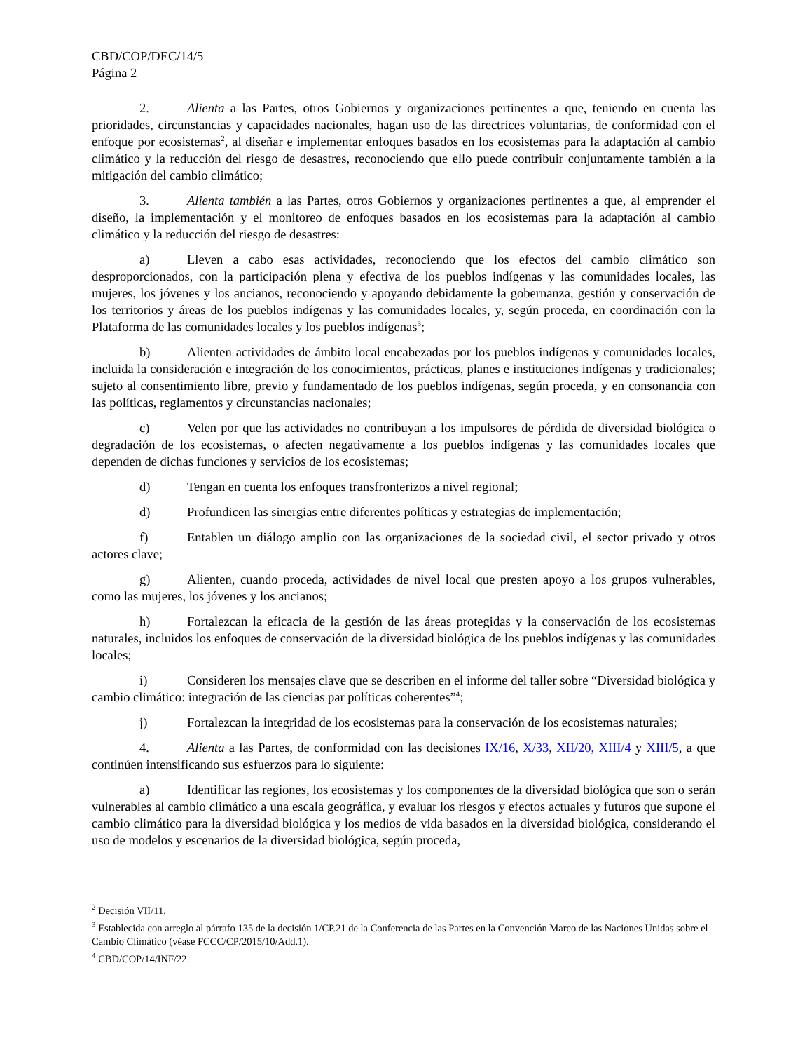CBD/COP/DEC/14/5
Página 2
2. Alienta a las Partes, otros Gobiernos y organizaciones pertinentes a que, teniendo en cuenta las prioridades, circunstancias y capacidades nacionales, hagan uso de las directrices voluntarias, de conformidad con el enfoque por ecosistemas<sup>2</sup>, al diseñar e implementar enfoques basados en los ecosistemas para la adaptación al cambio climático y la reducción del riesgo de desastres, reconociendo que ello puede contribuir conjuntamente también a la mitigación del cambio climático;
3. Alienta también a las Partes, otros Gobiernos y organizaciones pertinentes a que, al emprender el diseño, la implementación y el monitoreo de enfoques basados en los ecosistemas para la adaptación al cambio climático y la reducción del riesgo de desastres:
a) Lleven a cabo esas actividades, reconociendo que los efectos del cambio climático son desproporcionados, con la participación plena y efectiva de los pueblos indígenas y las comunidades locales, las mujeres, los jóvenes y los ancianos, reconociendo y apoyando debidamente la gobernanza, gestión y conservación de los territorios y áreas de los pueblos indígenas y las comunidades locales, y, según proceda, en coordinación con la Plataforma de las comunidades locales y los pueblos indígenas<sup>3</sup>;
b) Alienten actividades de ámbito local encabezadas por los pueblos indígenas y comunidades locales, incluida la consideración e integración de los conocimientos, prácticas, planes e instituciones indígenas y tradicionales; sujeto al consentimiento libre, previo y fundamentado de los pueblos indígenas, según proceda, y en consonancia con las políticas, reglamentos y circunstancias nacionales;
c) Velen por que las actividades no contribuyan a los impulsores de pérdida de diversidad biológica o degradación de los ecosistemas, o afecten negativamente a los pueblos indígenas y las comunidades locales que dependen de dichas funciones y servicios de los ecosistemas;
d) Tengan en cuenta los enfoques transfronterizos a nivel regional;
d) Profundicen las sinergias entre diferentes políticas y estrategias de implementación;
f) Entablen un diálogo amplio con las organizaciones de la sociedad civil, el sector privado y otros actores clave;
g) Alienten, cuando proceda, actividades de nivel local que presten apoyo a los grupos vulnerables, como las mujeres, los jóvenes y los ancianos;
h) Fortalezcan la eficacia de la gestión de las áreas protegidas y la conservación de los ecosistemas naturales, incluidos los enfoques de conservación de la diversidad biológica de los pueblos indígenas y las comunidades locales;
i) Consideren los mensajes clave que se describen en el informe del taller sobre “Diversidad biológica y cambio climático: integración de las ciencias par políticas coherentes”<sup>4</sup>;
j) Fortalezcan la integridad de los ecosistemas para la conservación de los ecosistemas naturales;
4. Alienta a las Partes, de conformidad con las decisiones IX/16, X/33, XII/20, XIII/4 y XIII/5, a que continúen intensificando sus esfuerzos para lo siguiente:
a) Identificar las regiones, los ecosistemas y los componentes de la diversidad biológica que son o serán vulnerables al cambio climático a una escala geográfica, y evaluar los riesgos y efectos actuales y futuros que supone el cambio climático para la diversidad biológica y los medios de vida basados en la diversidad biológica, considerando el uso de modelos y escenarios de la diversidad biológica, según proceda,
<sup>2</sup> Decisión VII/11.
<sup>3</sup> Establecida con arreglo al párrafo 135 de la decisión 1/CP.21 de la Conferencia de las Partes en la Convención Marco de las Naciones Unidas sobre el Cambio Climático (véase FCCC/CP/2015/10/Add.1).
<sup>4</sup> CBD/COP/14/INF/22.